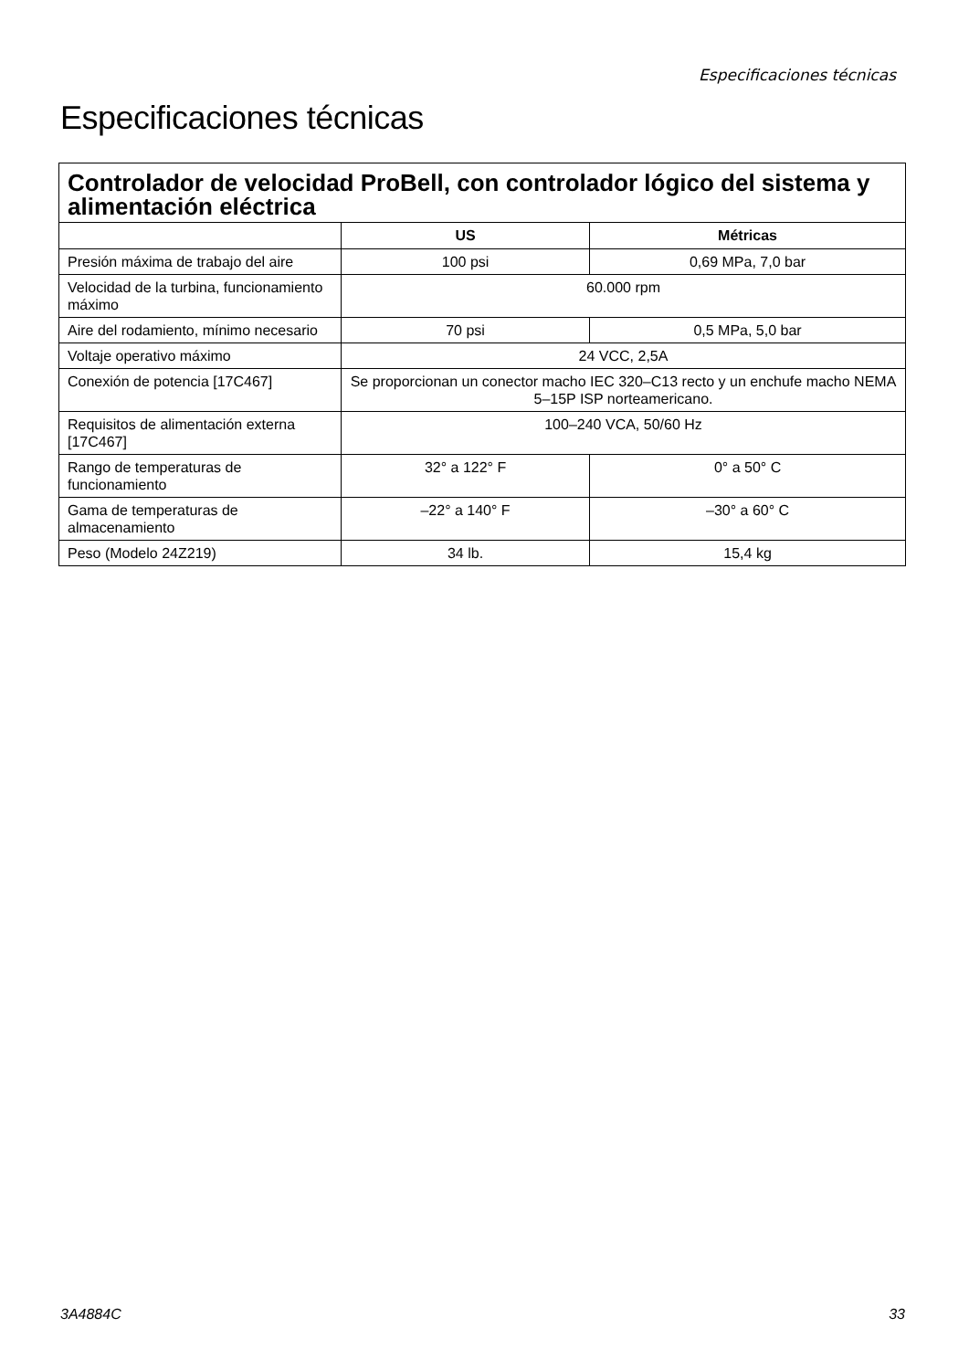Especificaciones técnicas
Especificaciones técnicas
| Controlador de velocidad ProBell, con controlador lógico del sistema y alimentación eléctrica | | |
| --- | --- | --- |
| | US | Métricas |
| Presión máxima de trabajo del aire | 100 psi | 0,69 MPa, 7,0 bar |
| Velocidad de la turbina, funcionamiento máximo | 60.000 rpm | |
| Aire del rodamiento, mínimo necesario | 70 psi | 0,5 MPa, 5,0 bar |
| Voltaje operativo máximo | 24 VCC, 2,5A | |
| Conexión de potencia [17C467] | Se proporcionan un conector macho IEC 320–C13 recto y un enchufe macho NEMA 5–15P ISP norteamericano. | |
| Requisitos de alimentación externa [17C467] | 100–240 VCA, 50/60 Hz | |
| Rango de temperaturas de funcionamiento | 32° a 122° F | 0° a 50° C |
| Gama de temperaturas de almacenamiento | –22° a 140° F | –30° a 60° C |
| Peso (Modelo 24Z219) | 34 lb. | 15,4 kg |
3A4884C 33